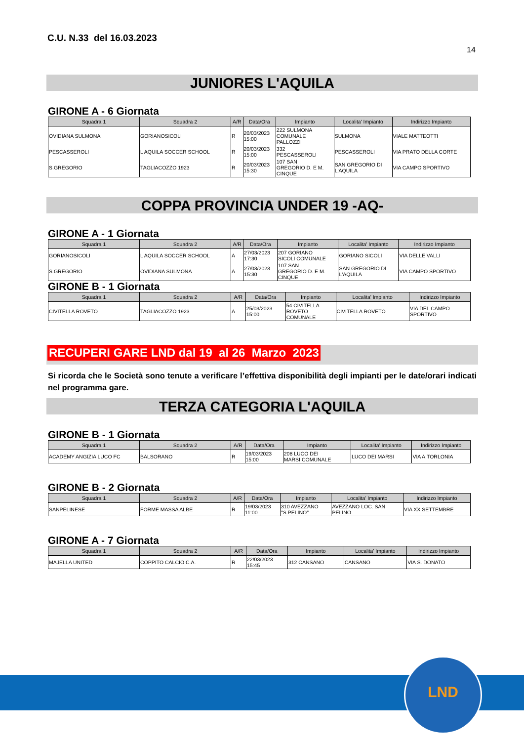C.U. N.33 del 16.03.2023
14
JUNIORES L'AQUILA
GIRONE A - 6 Giornata
| Squadra 1 | Squadra 2 | A/R | Data/Ora | Impianto | Localita' Impianto | Indirizzo Impianto |
| --- | --- | --- | --- | --- | --- | --- |
| OVIDIANA SULMONA | GORIANOSICOLI | R | 20/03/2023 15:00 | 222 SULMONA COMUNALE PALLOZZI | SULMONA | VIALE MATTEOTTI |
| PESCASSEROLI | L AQUILA SOCCER SCHOOL | R | 20/03/2023 15:00 | 332 PESCASSEROLI | PESCASSEROLI | VIA PRATO DELLA CORTE |
| S.GREGORIO | TAGLIACOZZO 1923 | R | 20/03/2023 15:30 | 107 SAN GREGORIO D. E M. CINQUE | SAN GREGORIO DI L'AQUILA | VIA CAMPO SPORTIVO |
COPPA PROVINCIA UNDER 19 -AQ-
GIRONE A - 1 Giornata
| Squadra 1 | Squadra 2 | A/R | Data/Ora | Impianto | Localita' Impianto | Indirizzo Impianto |
| --- | --- | --- | --- | --- | --- | --- |
| GORIANOSICOLI | L AQUILA SOCCER SCHOOL | A | 27/03/2023 17:30 | 207 GORIANO SICOLI COMUNALE | GORIANO SICOLI | VIA DELLE VALLI |
| S.GREGORIO | OVIDIANA SULMONA | A | 27/03/2023 15:30 | 107 SAN GREGORIO D. E M. CINQUE | SAN GREGORIO DI L'AQUILA | VIA CAMPO SPORTIVO |
GIRONE B - 1 Giornata
| Squadra 1 | Squadra 2 | A/R | Data/Ora | Impianto | Localita' Impianto | Indirizzo Impianto |
| --- | --- | --- | --- | --- | --- | --- |
| CIVITELLA ROVETO | TAGLIACOZZO 1923 | A | 25/03/2023 15:00 | 54 CIVITELLA ROVETO COMUNALE | CIVITELLA ROVETO | VIA DEL CAMPO SPORTIVO |
RECUPERI GARE LND dal 19 al 26 Marzo 2023
Si ricorda che le Società sono tenute a verificare l’effettiva disponibilità degli impianti per le date/orari indicati nel programma gare.
TERZA CATEGORIA L'AQUILA
GIRONE B - 1 Giornata
| Squadra 1 | Squadra 2 | A/R | Data/Ora | Impianto | Localita' Impianto | Indirizzo Impianto |
| --- | --- | --- | --- | --- | --- | --- |
| ACADEMY ANGIZIA LUCO FC | BALSORANO | R | 19/03/2023 15:00 | 208 LUCO DEI MARSI COMUNALE | LUCO DEI MARSI | VIA A.TORLONIA |
GIRONE B - 2 Giornata
| Squadra 1 | Squadra 2 | A/R | Data/Ora | Impianto | Localita' Impianto | Indirizzo Impianto |
| --- | --- | --- | --- | --- | --- | --- |
| SANPELINESE | FORME MASSA ALBE | R | 19/03/2023 11:00 | 310 AVEZZANO "S.PELINO" | AVEZZANO LOC. SAN PELINO | VIA XX SETTEMBRE |
GIRONE A - 7 Giornata
| Squadra 1 | Squadra 2 | A/R | Data/Ora | Impianto | Localita' Impianto | Indirizzo Impianto |
| --- | --- | --- | --- | --- | --- | --- |
| MAJELLA UNITED | COPPITO CALCIO C.A. | R | 22/03/2023 15:45 | 312 CANSANO | CANSANO | VIA S. DONATO |
LND